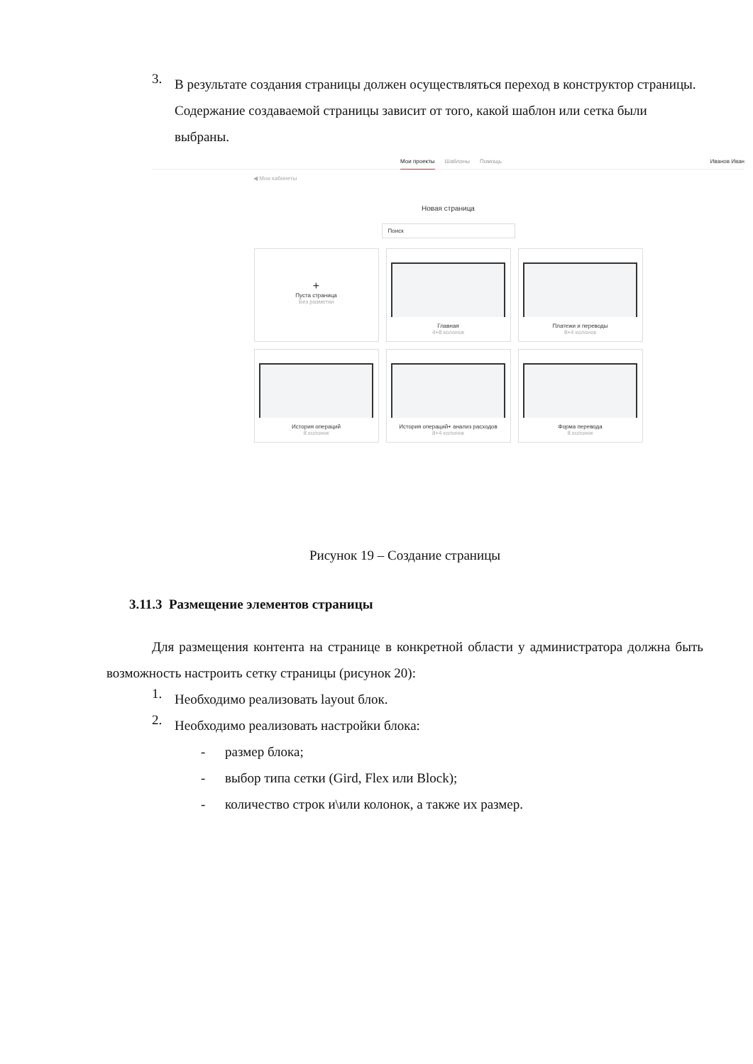3.
В результате создания страницы должен осуществляться переход в конструктор страницы. Содержание создаваемой страницы зависит от того, какой шаблон или сетка были выбраны.
Мои проекты Шаблоны Помощь Иванов Иван
◀ Мои кабинеты
Новая страница
Поиск
+
Пуста страница
Без разметки
Главная
4+8 колонок
Платежи и переводы
8+4 колонок
История операций
8 колонок
История операций+ анализ расходов
8+4 колонок
Форма перевода
8 колонок
Рисунок 19 – Создание страницы
3.11.3 Размещение элементов страницы
Для размещения контента на странице в конкретной области у администратора должна быть возможность настроить сетку страницы (рисунок 20):
1.
Необходимо реализовать layout блок.
2.
Необходимо реализовать настройки блока:
- размер блока;
- выбор типа сетки (Gird, Flex или Block);
- количество строк и\или колонок, а также их размер.